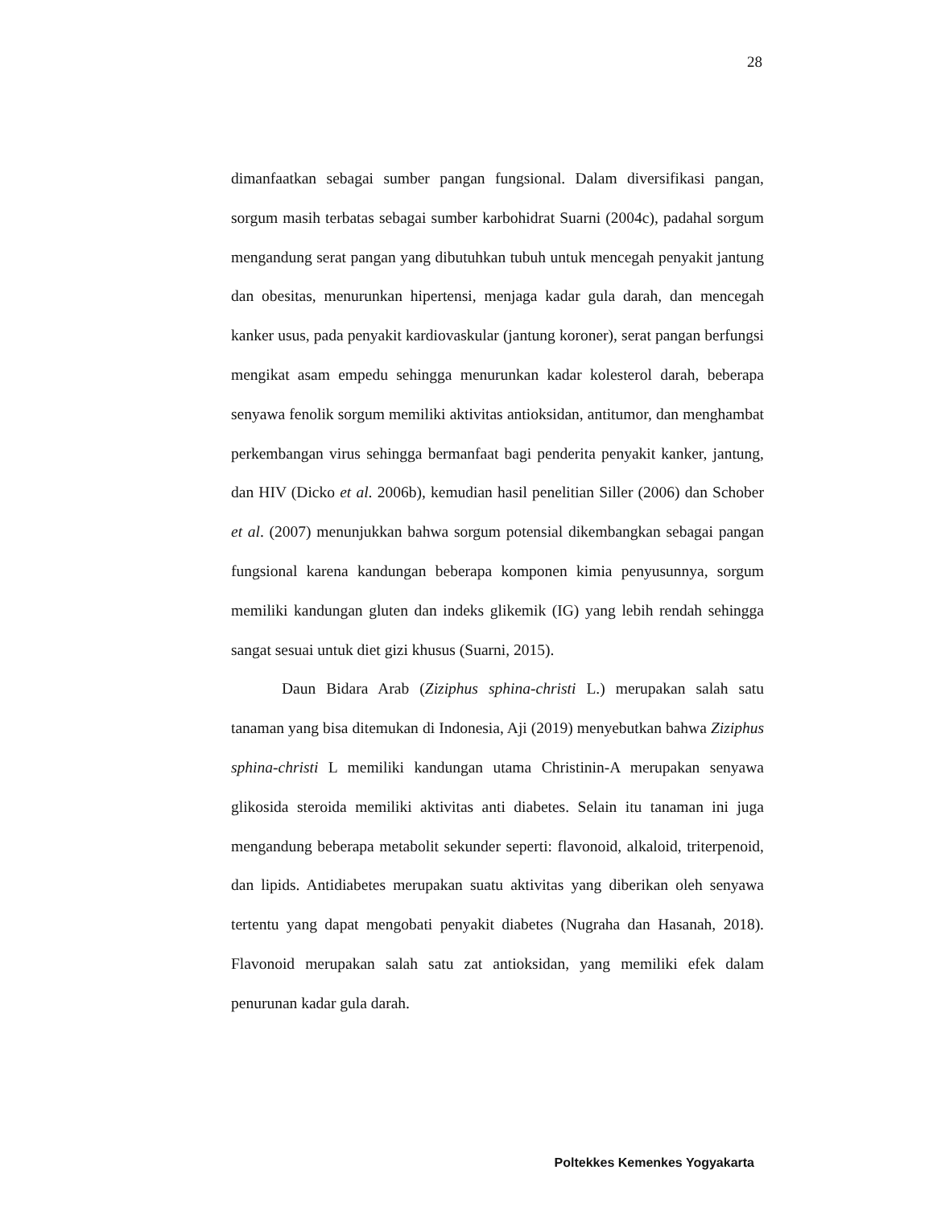28
dimanfaatkan sebagai sumber pangan fungsional. Dalam diversifikasi pangan, sorgum masih terbatas sebagai sumber karbohidrat Suarni (2004c), padahal sorgum mengandung serat pangan yang dibutuhkan tubuh untuk mencegah penyakit jantung dan obesitas, menurunkan hipertensi, menjaga kadar gula darah, dan mencegah kanker usus, pada penyakit kardiovaskular (jantung koroner), serat pangan berfungsi mengikat asam empedu sehingga menurunkan kadar kolesterol darah, beberapa senyawa fenolik sorgum memiliki aktivitas antioksidan, antitumor, dan menghambat perkembangan virus sehingga bermanfaat bagi penderita penyakit kanker, jantung, dan HIV (Dicko et al. 2006b), kemudian hasil penelitian Siller (2006) dan Schober et al. (2007) menunjukkan bahwa sorgum potensial dikembangkan sebagai pangan fungsional karena kandungan beberapa komponen kimia penyusunnya, sorgum memiliki kandungan gluten dan indeks glikemik (IG) yang lebih rendah sehingga sangat sesuai untuk diet gizi khusus (Suarni, 2015).
Daun Bidara Arab (Ziziphus sphina-christi L.) merupakan salah satu tanaman yang bisa ditemukan di Indonesia, Aji (2019) menyebutkan bahwa Ziziphus sphina-christi L memiliki kandungan utama Christinin-A merupakan senyawa glikosida steroida memiliki aktivitas anti diabetes. Selain itu tanaman ini juga mengandung beberapa metabolit sekunder seperti: flavonoid, alkaloid, triterpenoid, dan lipids. Antidiabetes merupakan suatu aktivitas yang diberikan oleh senyawa tertentu yang dapat mengobati penyakit diabetes (Nugraha dan Hasanah, 2018). Flavonoid merupakan salah satu zat antioksidan, yang memiliki efek dalam penurunan kadar gula darah.
Poltekkes Kemenkes Yogyakarta